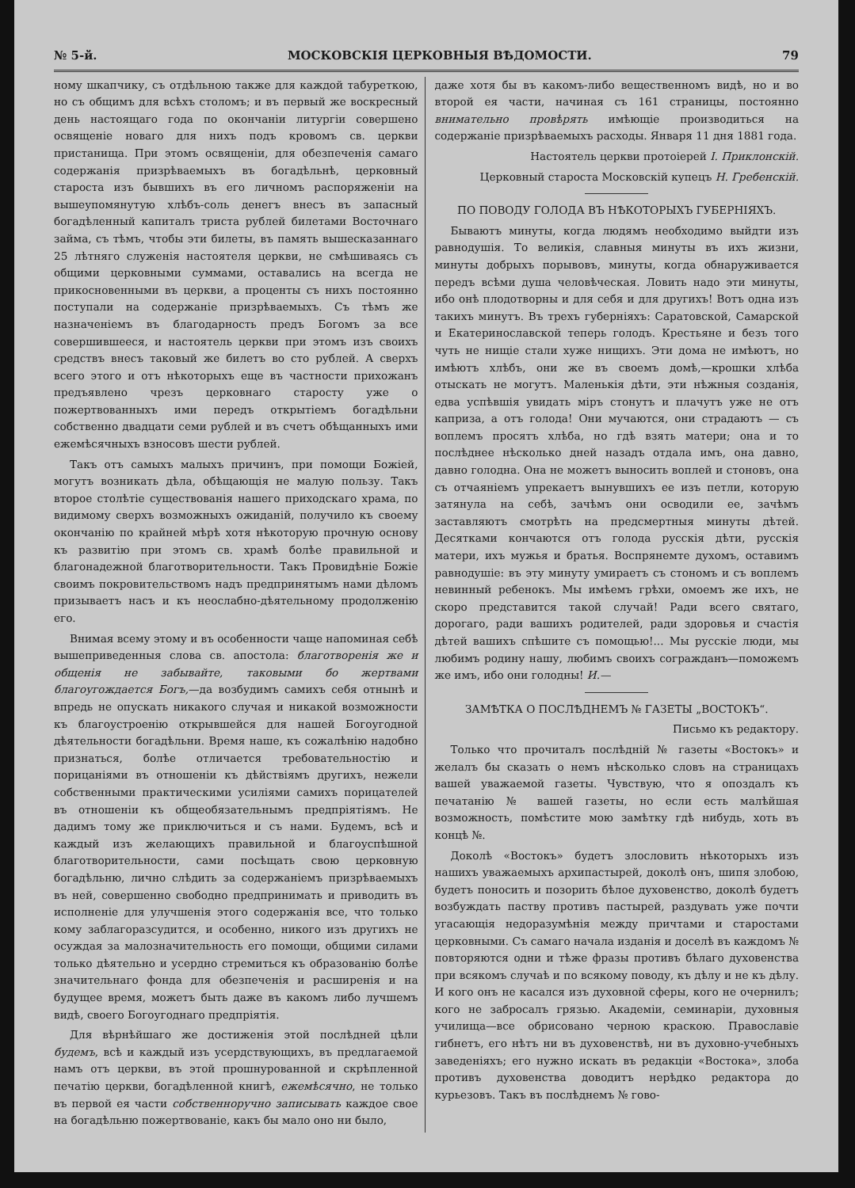№ 5-й. МОСКОВСКІЯ ЦЕРКОВНЫЯ ВѢДОМОСТИ. 79
ному шкапчику, съ отдѣльною также для каждой табуреткою, но съ общимъ для всѣхъ столомъ; и въ первый же воскресный день настоящаго года по окончаніи литургіи совершено освященіе новаго для нихъ подъ кровомъ св. церкви пристанища. При этомъ освященіи, для обезпеченія самаго содержанія призрѣваемыхъ въ богадѣльнѣ, церковный староста изъ бывшихъ въ его личномъ распоряженіи на вышеупомянутую хлѣбъ-соль денегъ внесъ въ запасный богадѣленный капиталъ триста рублей билетами Восточнаго займа, съ тѣмъ, чтобы эти билеты, въ память вышесказаннаго 25 лѣтняго служенія настоятеля церкви, не смѣшиваясь съ общими церковными суммами, оставались на всегда не прикосновенными въ церкви, а проценты съ нихъ постоянно поступали на содержаніе призрѣваемыхъ. Съ тѣмъ же назначеніемъ въ благодарность предъ Богомъ за все совершившееся, и настоятель церкви при этомъ изъ своихъ средствъ внесъ таковый же билетъ во сто рублей. А сверхъ всего этого и отъ нѣкоторыхъ еще въ частности прихожанъ предъявлено чрезъ церковнаго старосту уже о пожертвованныхъ ими передъ открытіемъ богадѣльни собственно двадцати семи рублей и въ счетъ обѣщанныхъ ими ежемѣсячныхъ взносовъ шести рублей.
Такъ отъ самыхъ малыхъ причинъ, при помощи Божіей, могутъ возникать дѣла, обѣщающія не малую пользу. Такъ второе столѣтіе существованія нашего приходскаго храма, по видимому сверхъ возможныхъ ожиданій, получило къ своему окончанію по крайней мѣрѣ хотя нѣкоторую прочную основу къ развитію при этомъ св. храмѣ болѣе правильной и благонадежной благотворительности. Такъ Провидѣніе Божіе своимъ покровительствомъ надъ предпринятымъ нами дѣломъ призываетъ насъ и къ неослабно-дѣятельному продолженію его.
Внимая всему этому и въ особенности чаще напоминая себѣ вышеприведенныя слова св. апостола: благотворенія же и общенія не забывайте, таковыми бо жертвами благоугождается Богъ,—да возбудимъ самихъ себя отнынѣ и впредь не опускать никакого случая и никакой возможности къ благоустроенію открывшейся для нашей Богоугодной дѣятельности богадѣльни. Время наше, къ сожалѣнію надобно признаться, болѣе отличается требовательностію и порицаніями въ отношеніи къ дѣйствіямъ другихъ, нежели собственными практическими усиліями самихъ порицателей въ отношеніи къ общеобязательнымъ предпріятіямъ. Не дадимъ тому же приключиться и съ нами. Будемъ, всѣ и каждый изъ желающихъ правильной и благоуспѣшной благотворительности, сами посѣщать свою церковную богадѣльню, лично слѣдить за содержаніемъ призрѣваемыхъ въ ней, совершенно свободно предпринимать и приводить въ исполненіе для улучшенія этого содержанія все, что только кому заблагоразсудится, и особенно, никого изъ другихъ не осуждая за малозначительность его помощи, общими силами только дѣятельно и усердно стремиться къ образованію болѣе значительнаго фонда для обезпеченія и расширенія и на будущее время, можетъ быть даже въ какомъ либо лучшемъ видѣ, своего Богоугоднаго предпріятія.
Для вѣрнѣйшаго же достиженія этой послѣдней цѣли будемъ, всѣ и каждый изъ усердствующихъ, въ предлагаемой намъ отъ церкви, въ этой прошнурованной и скрѣпленной печатію церкви, богадѣленной книгѣ, ежемѣсячно, не только въ первой ея части собственноручно записывать каждое свое на богадѣльню пожертвованіе, какъ бы мало оно ни было,
даже хотя бы въ какомъ-либо вещественномъ видѣ, но и во второй ея части, начиная съ 161 страницы, постоянно внимательно провѣрять имѣющіе производиться на содержаніе призрѣваемыхъ расходы. Января 11 дня 1881 года.
Настоятель церкви протоіерей І. Приклонскій.
Церковный староста Московскій купецъ Н. Гребенскій.
ПО ПОВОДУ ГОЛОДА ВЪ НѢКОТОРЫХЪ ГУБЕРНІЯХЪ.
Бываютъ минуты, когда людямъ необходимо выйдти изъ равнодушія. То великія, славныя минуты въ ихъ жизни, минуты добрыхъ порывовъ, минуты, когда обнаруживается передъ всѣми душа человѣческая. Ловить надо эти минуты, ибо онѣ плодотворны и для себя и для другихъ! Вотъ одна изъ такихъ минутъ. Въ трехъ губерніяхъ: Саратовской, Самарской и Екатеринославской теперь голодъ. Крестьяне и безъ того чуть не нищіе стали хуже нищихъ. Эти дома не имѣютъ, но имѣютъ хлѣбъ, они же въ своемъ домѣ,—крошки хлѣба отыскать не могутъ. Маленькія дѣти, эти нѣжныя созданія, едва успѣвшія увидать міръ стонутъ и плачутъ уже не отъ каприза, а отъ голода! Они мучаются, они страдаютъ — съ воплемъ просятъ хлѣба, но гдѣ взять матери; она и то послѣднее нѣсколько дней назадъ отдала имъ, она давно, давно голодна. Она не можетъ выносить воплей и стоновъ, она съ отчаяніемъ упрекаетъ вынувшихъ ее изъ петли, которую затянула на себѣ, зачѣмъ они осводили ее, зачѣмъ заставляютъ смотрѣть на предсмертныя минуты дѣтей. Десятками кончаются отъ голода русскія дѣти, русскія матери, ихъ мужья и братья. Воспрянемте духомъ, оставимъ равнодушіе: въ эту минуту умираетъ съ стономъ и съ воплемъ невинный ребенокъ. Мы имѣемъ грѣхи, омоемъ же ихъ, не скоро представится такой случай! Ради всего святаго, дорогаго, ради вашихъ родителей, ради здоровья и счастія дѣтей вашихъ спѣшите съ помощью!... Мы русскіе люди, мы любимъ родину нашу, любимъ своихъ согражданъ—поможемъ же имъ, ибо они голодны! И.—
ЗАМѢТКА О ПОСЛѢДНЕМЪ № ГАЗЕТЫ „ВОСТОКЪ“.
Письмо къ редактору.
Только что прочиталъ послѣдній № газеты «Востокъ» и желалъ бы сказать о немъ нѣсколько словъ на страницахъ вашей уважаемой газеты. Чувствую, что я опоздалъ къ печатанію № вашей газеты, но если есть малѣйшая возможность, помѣстите мою замѣтку гдѣ нибудь, хоть въ концѣ №.
Доколѣ «Востокъ» будетъ злословить нѣкоторыхъ изъ нашихъ уважаемыхъ архипастырей, доколѣ онъ, шипя злобою, будетъ поносить и позорить бѣлое духовенство, доколѣ будетъ возбуждать паству противъ пастырей, раздувать уже почти угасающія недоразумѣнія между причтами и старостами церковными. Съ самаго начала изданія и доселѣ въ каждомъ № повторяются одни и тѣже фразы противъ бѣлаго духовенства при всякомъ случаѣ и по всякому поводу, къ дѣлу и не къ дѣлу. И кого онъ не касался изъ духовной сферы, кого не очернилъ; кого не забросалъ грязью. Академіи, семинаріи, духовныя училища—все обрисовано черною краскою. Православіе гибнетъ, его нѣтъ ни въ духовенствѣ, ни въ духовно-учебныхъ заведеніяхъ; его нужно искать въ редакціи «Востока», злоба противъ духовенства доводитъ нерѣдко редактора до курьезовъ. Такъ въ послѣднемъ № гово-